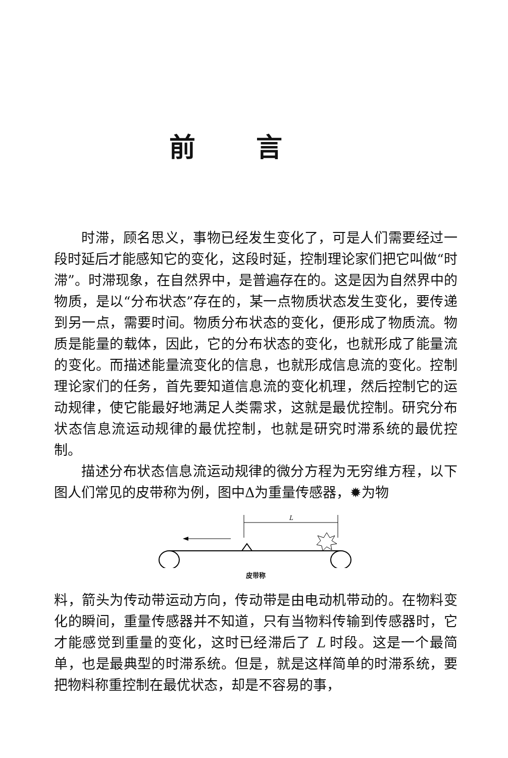前言
时滞，顾名思义，事物已经发生变化了，可是人们需要经过一段时延后才能感知它的变化，这段时延，控制理论家们把它叫做“时滞”。时滞现象，在自然界中，是普遍存在的。这是因为自然界中的物质，是以“分布状态”存在的，某一点物质状态发生变化，要传递到另一点，需要时间。物质分布状态的变化，便形成了物质流。物质是能量的载体，因此，它的分布状态的变化，也就形成了能量流的变化。而描述能量流变化的信息，也就形成信息流的变化。控制理论家们的任务，首先要知道信息流的变化机理，然后控制它的运动规律，使它能最好地满足人类需求，这就是最优控制。研究分布状态信息流运动规律的最优控制，也就是研究时滞系统的最优控制。
描述分布状态信息流运动规律的微分方程为无穷维方程，以下图人们常见的皮带称为例，图中Δ为重量传感器，✹为物
L
皮带称
料，箭头为传动带运动方向，传动带是由电动机带动的。在物料变化的瞬间，重量传感器并不知道，只有当物料传输到传感器时，它才能感觉到重量的变化，这时已经滞后了 L 时段。这是一个最简单，也是最典型的时滞系统。但是，就是这样简单的时滞系统，要把物料称重控制在最优状态，却是不容易的事，